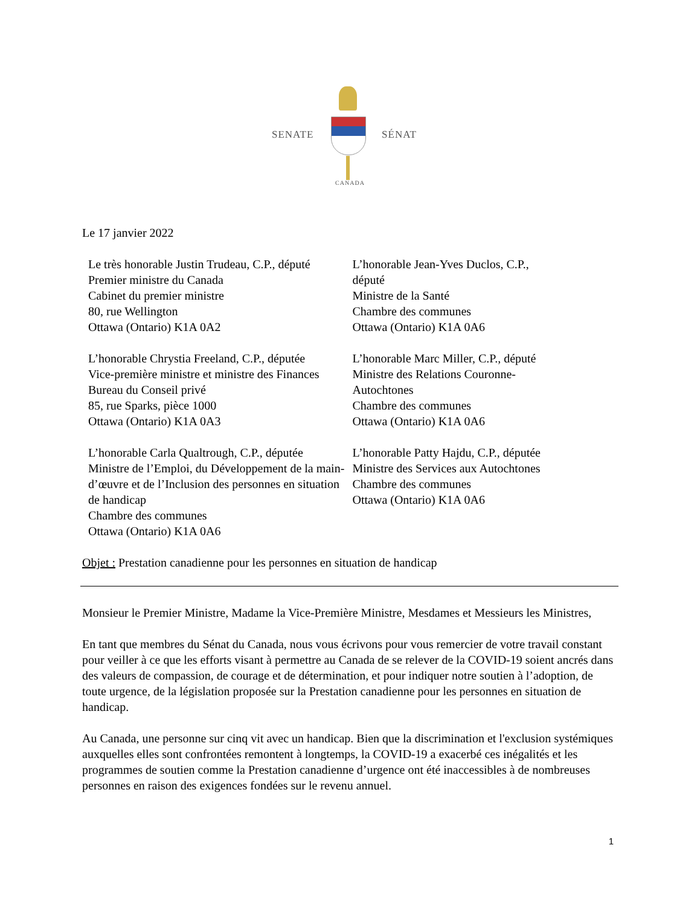SENATE SÉNAT
CANADA
Le 17 janvier 2022
Le très honorable Justin Trudeau, C.P., député
Premier ministre du Canada
Cabinet du premier ministre
80, rue Wellington
Ottawa (Ontario) K1A 0A2
L’honorable Chrystia Freeland, C.P., députée
Vice-première ministre et ministre des Finances
Bureau du Conseil privé
85, rue Sparks, pièce 1000
Ottawa (Ontario) K1A 0A3
L’honorable Carla Qualtrough, C.P., députée
Ministre de l’Emploi, du Développement de la main-d’œuvre et de l’Inclusion des personnes en situation de handicap
Chambre des communes
Ottawa (Ontario) K1A 0A6
L’honorable Jean-Yves Duclos, C.P.,
député
Ministre de la Santé
Chambre des communes
Ottawa (Ontario) K1A 0A6
L’honorable Marc Miller, C.P., député
Ministre des Relations Couronne-
Autochtones
Chambre des communes
Ottawa (Ontario) K1A 0A6
L’honorable Patty Hajdu, C.P., députée
Ministre des Services aux Autochtones
Chambre des communes
Ottawa (Ontario) K1A 0A6
Objet : Prestation canadienne pour les personnes en situation de handicap
Monsieur le Premier Ministre, Madame la Vice-Première Ministre, Mesdames et Messieurs les Ministres,
En tant que membres du Sénat du Canada, nous vous écrivons pour vous remercier de votre travail constant pour veiller à ce que les efforts visant à permettre au Canada de se relever de la COVID-19 soient ancrés dans des valeurs de compassion, de courage et de détermination, et pour indiquer notre soutien à l’adoption, de toute urgence, de la législation proposée sur la Prestation canadienne pour les personnes en situation de handicap.
Au Canada, une personne sur cinq vit avec un handicap. Bien que la discrimination et l'exclusion systémiques auxquelles elles sont confrontées remontent à longtemps, la COVID-19 a exacerbé ces inégalités et les programmes de soutien comme la Prestation canadienne d’urgence ont été inaccessibles à de nombreuses personnes en raison des exigences fondées sur le revenu annuel.
1